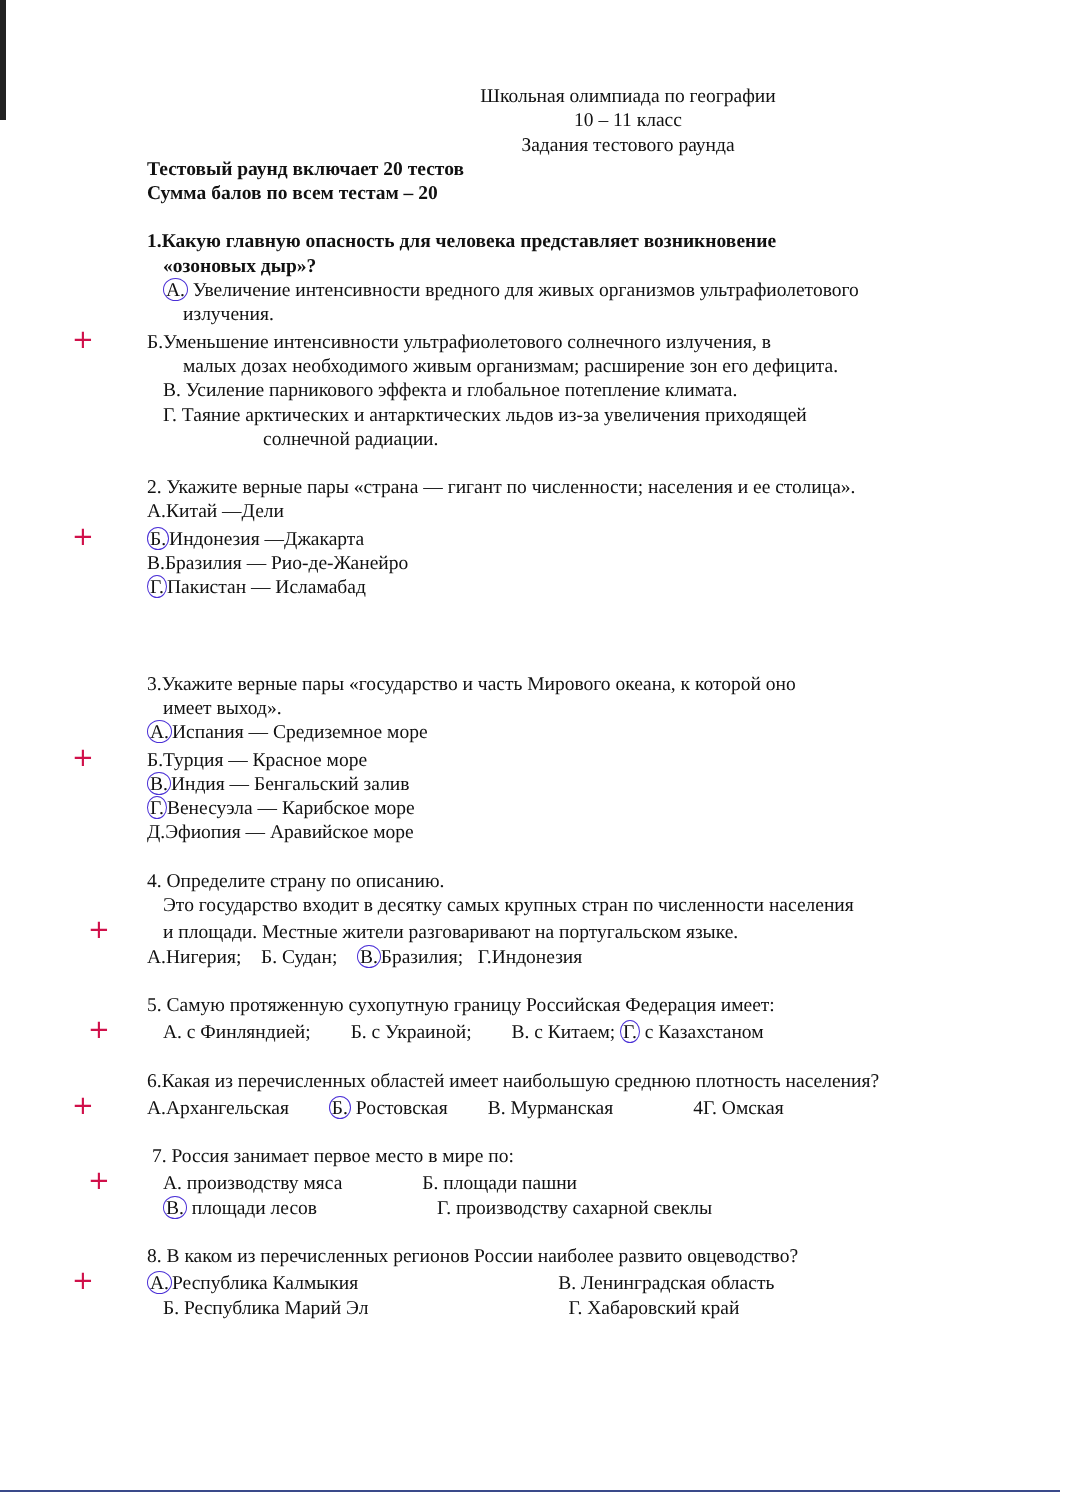Школьная олимпиада по географии
10 – 11 класс
Задания тестового раунда
Тестовый раунд включает 20 тестов
Сумма балов по всем тестам – 20
1.Какую главную опасность для человека представляет возникновение
«озоновых дыр»?
А. Увеличение интенсивности вредного для живых организмов ультрафиолетового
излучения.
+Б.Уменьшение интенсивности ультрафиолетового солнечного излучения, в
малых дозах необходимого живым организмам; расширение зон его дефицита.
В. Усиление парникового эффекта и глобальное потепление климата.
Г. Таяние арктических и антарктических льдов из-за увеличения приходящей
солнечной радиации.
2. Укажите верные пары «страна — гигант по численности; населения и ее столица».
А.Китай —Дели
+Б. Индонезия —Джакарта
В.Бразилия — Рио-де-Жанейро
Г. Пакистан — Исламабад
3.Укажите верные пары «государство и часть Мирового океана, к которой оно
имеет выход».
А. Испания — Средиземное море
+Б.Турция — Красное море
В. Индия — Бенгальский залив
Г. Венесуэла — Карибское море
Д.Эфиопия — Аравийское море
4. Определите страну по описанию.
Это государство входит в десятку самых крупных стран по численности населения
+и площади. Местные жители разговаривают на португальском языке.
А.Нигерия; Б. Судан; В. Бразилия; Г.Индонезия
5. Самую протяженную сухопутную границу Российская Федерация имеет:
+А. с Финляндией; Б. с Украиной; В. с Китаем; Г. с Казахстаном
6.Какая из перечисленных областей имеет наибольшую среднюю плотность населения?
+А.Архангельская Б. Ростовская В. Мурманская 4Г. Омская
7. Россия занимает первое место в мире по:
+А. производству мяса Б. площади пашни
В. площади лесов Г. производству сахарной свеклы
8. В каком из перечисленных регионов России наиболее развито овцеводство?
+А. Республика Калмыкия В. Ленинградская область
Б. Республика Марий Эл Г. Хабаровский край